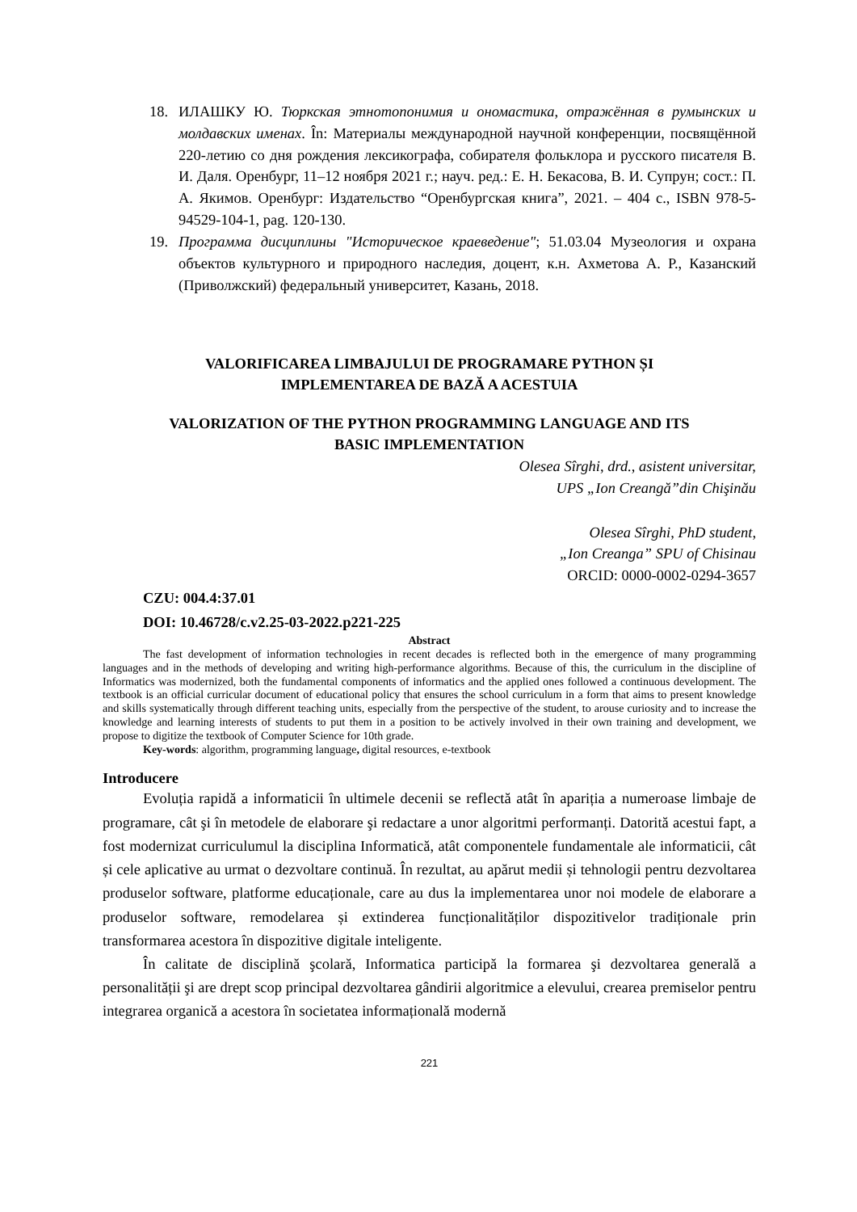18. ИЛАШКУ Ю. Тюркская этнотопонимия и ономастика, отражённая в румынских и молдавских именах. În: Материалы международной научной конференции, посвящённой 220-летию со дня рождения лексикографа, собирателя фольклора и русского писателя В. И. Даля. Оренбург, 11–12 ноября 2021 г.; науч. ред.: Е. Н. Бекасова, В. И. Супрун; сост.: П. А. Якимов. Оренбург: Издательство “Оренбургская книга”, 2021. – 404 с., ISBN 978-5-94529-104-1, pag. 120-130.
19. Программа дисциплины "Историческое краеведение"; 51.03.04 Музеология и охрана объектов культурного и природного наследия, доцент, к.н. Ахметова А. Р., Казанский (Приволжский) федеральный университет, Казань, 2018.
VALORIFICAREA LIMBAJULUI DE PROGRAMARE PYTHON ȘI
IMPLEMENTAREA DE BAZĂ A ACESTUIA
VALORIZATION OF THE PYTHON PROGRAMMING LANGUAGE AND ITS
BASIC IMPLEMENTATION
Olesea Sîrghi, drd., asistent universitar,
UPS „Ion Creangă”din Chişinău
Olesea Sîrghi, PhD student,
„Ion Creanga” SPU of Chisinau
ORCID: 0000-0002-0294-3657
CZU: 004.4:37.01
DOI: 10.46728/c.v2.25-03-2022.p221-225
Abstract
The fast development of information technologies in recent decades is reflected both in the emergence of many programming languages and in the methods of developing and writing high-performance algorithms. Because of this, the curriculum in the discipline of Informatics was modernized, both the fundamental components of informatics and the applied ones followed a continuous development. The textbook is an official curricular document of educational policy that ensures the school curriculum in a form that aims to present knowledge and skills systematically through different teaching units, especially from the perspective of the student, to arouse curiosity and to increase the knowledge and learning interests of students to put them in a position to be actively involved in their own training and development, we propose to digitize the textbook of Computer Science for 10th grade.
Key-words: algorithm, programming language, digital resources, e-textbook
Introducere
Evoluția rapidă a informaticii în ultimele decenii se reflectă atât în apariția a numeroase limbaje de programare, cât şi în metodele de elaborare şi redactare a unor algoritmi performanți. Datorită acestui fapt, a fost modernizat curriculumul la disciplina Informatică, atât componentele fundamentale ale informaticii, cât și cele aplicative au urmat o dezvoltare continuă. În rezultat, au apărut medii și tehnologii pentru dezvoltarea produselor software, platforme educaționale, care au dus la implementarea unor noi modele de elaborare a produselor software, remodelarea și extinderea funcționalităților dispozitivelor tradiționale prin transformarea acestora în dispozitive digitale inteligente.
În calitate de disciplină şcolară, Informatica participă la formarea şi dezvoltarea generală a personalității şi are drept scop principal dezvoltarea gândirii algoritmice a elevului, crearea premiselor pentru integrarea organică a acestora în societatea informațională modernă
221